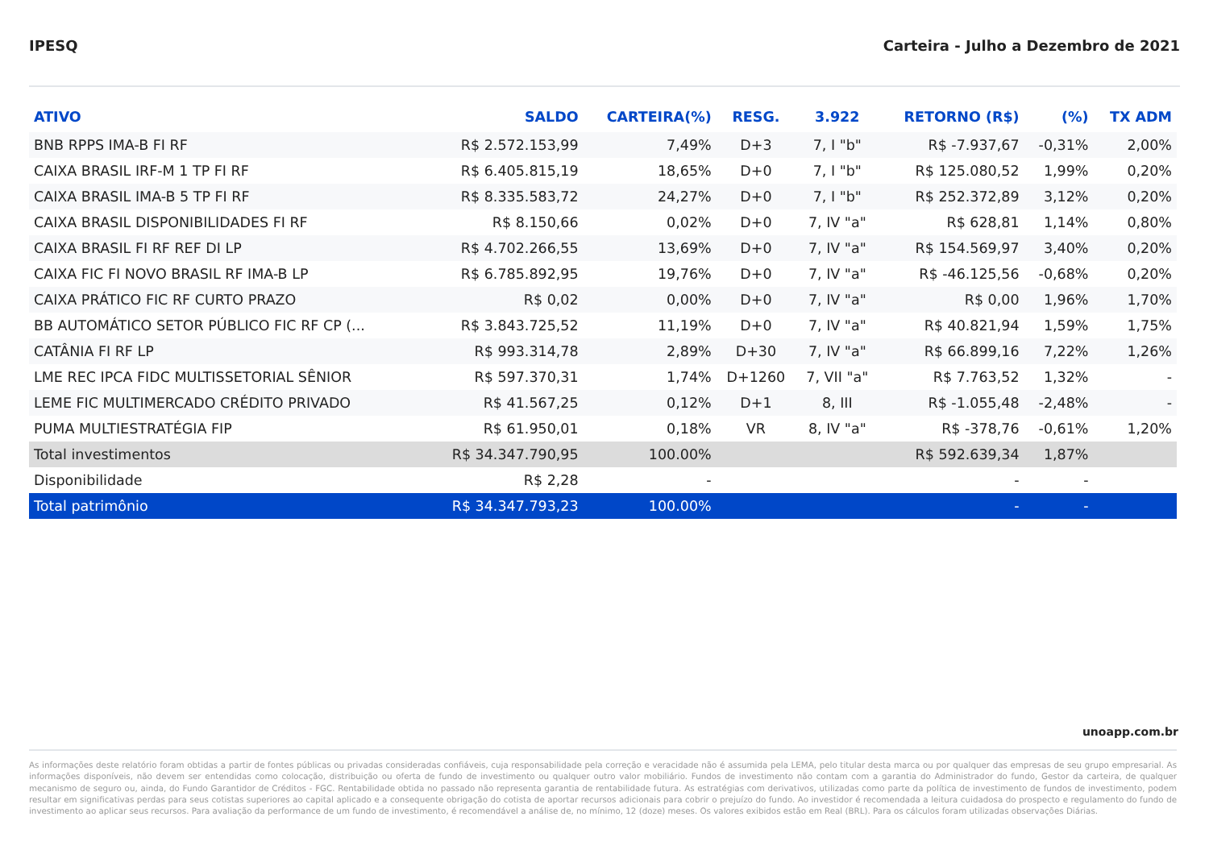IPESQ Carteira - Julho a Dezembro de 2021
| ATIVO | SALDO | CARTEIRA(%) | RESG. | 3.922 | RETORNO (R$) | (%) | TX ADM |
| --- | --- | --- | --- | --- | --- | --- | --- |
| BNB RPPS IMA-B FI RF | R$ 2.572.153,99 | 7,49% | D+3 | 7, I "b" | R$ -7.937,67 | -0,31% | 2,00% |
| CAIXA BRASIL IRF-M 1 TP FI RF | R$ 6.405.815,19 | 18,65% | D+0 | 7, I "b" | R$ 125.080,52 | 1,99% | 0,20% |
| CAIXA BRASIL IMA-B 5 TP FI RF | R$ 8.335.583,72 | 24,27% | D+0 | 7, I "b" | R$ 252.372,89 | 3,12% | 0,20% |
| CAIXA BRASIL DISPONIBILIDADES FI RF | R$ 8.150,66 | 0,02% | D+0 | 7, IV "a" | R$ 628,81 | 1,14% | 0,80% |
| CAIXA BRASIL FI RF REF DI LP | R$ 4.702.266,55 | 13,69% | D+0 | 7, IV "a" | R$ 154.569,97 | 3,40% | 0,20% |
| CAIXA FIC FI NOVO BRASIL RF IMA-B LP | R$ 6.785.892,95 | 19,76% | D+0 | 7, IV "a" | R$ -46.125,56 | -0,68% | 0,20% |
| CAIXA PRÁTICO FIC RF CURTO PRAZO | R$ 0,02 | 0,00% | D+0 | 7, IV "a" | R$ 0,00 | 1,96% | 1,70% |
| BB AUTOMÁTICO SETOR PÚBLICO FIC RF CP (... | R$ 3.843.725,52 | 11,19% | D+0 | 7, IV "a" | R$ 40.821,94 | 1,59% | 1,75% |
| CATÂNIA FI RF LP | R$ 993.314,78 | 2,89% | D+30 | 7, IV "a" | R$ 66.899,16 | 7,22% | 1,26% |
| LME REC IPCA FIDC MULTISSETORIAL SÊNIOR | R$ 597.370,31 | 1,74% | D+1260 | 7, VII "a" | R$ 7.763,52 | 1,32% | - |
| LEME FIC MULTIMERCADO CRÉDITO PRIVADO | R$ 41.567,25 | 0,12% | D+1 | 8, III | R$ -1.055,48 | -2,48% | - |
| PUMA MULTIESTRATÉGIA FIP | R$ 61.950,01 | 0,18% | VR | 8, IV "a" | R$ -378,76 | -0,61% | 1,20% |
| Total investimentos | R$ 34.347.790,95 | 100.00% | | | R$ 592.639,34 | 1,87% | |
| Disponibilidade | R$ 2,28 | - | | | - | - | |
| Total patrimônio | R$ 34.347.793,23 | 100.00% | | | - | - | |
unoapp.com.br
As informações deste relatório foram obtidas a partir de fontes públicas ou privadas consideradas confiáveis, cuja responsabilidade pela correção e veracidade não é assumida pela LEMA, pelo titular desta marca ou por qualquer das empresas de seu grupo empresarial. As informações disponíveis, não devem ser entendidas como colocação, distribuição ou oferta de fundo de investimento ou qualquer outro valor mobiliário. Fundos de investimento não contam com a garantia do Administrador do fundo, Gestor da carteira, de qualquer mecanismo de seguro ou, ainda, do Fundo Garantidor de Créditos - FGC. Rentabilidade obtida no passado não representa garantia de rentabilidade futura. As estratégias com derivativos, utilizadas como parte da política de investimento de fundos de investimento, podem resultar em significativas perdas para seus cotistas superiores ao capital aplicado e a consequente obrigação do cotista de aportar recursos adicionais para cobrir o prejuízo do fundo. Ao investidor é recomendada a leitura cuidadosa do prospecto e regulamento do fundo de investimento ao aplicar seus recursos. Para avaliação da performance de um fundo de investimento, é recomendável a análise de, no mínimo, 12 (doze) meses. Os valores exibidos estão em Real (BRL). Para os cálculos foram utilizadas observações Diárias.